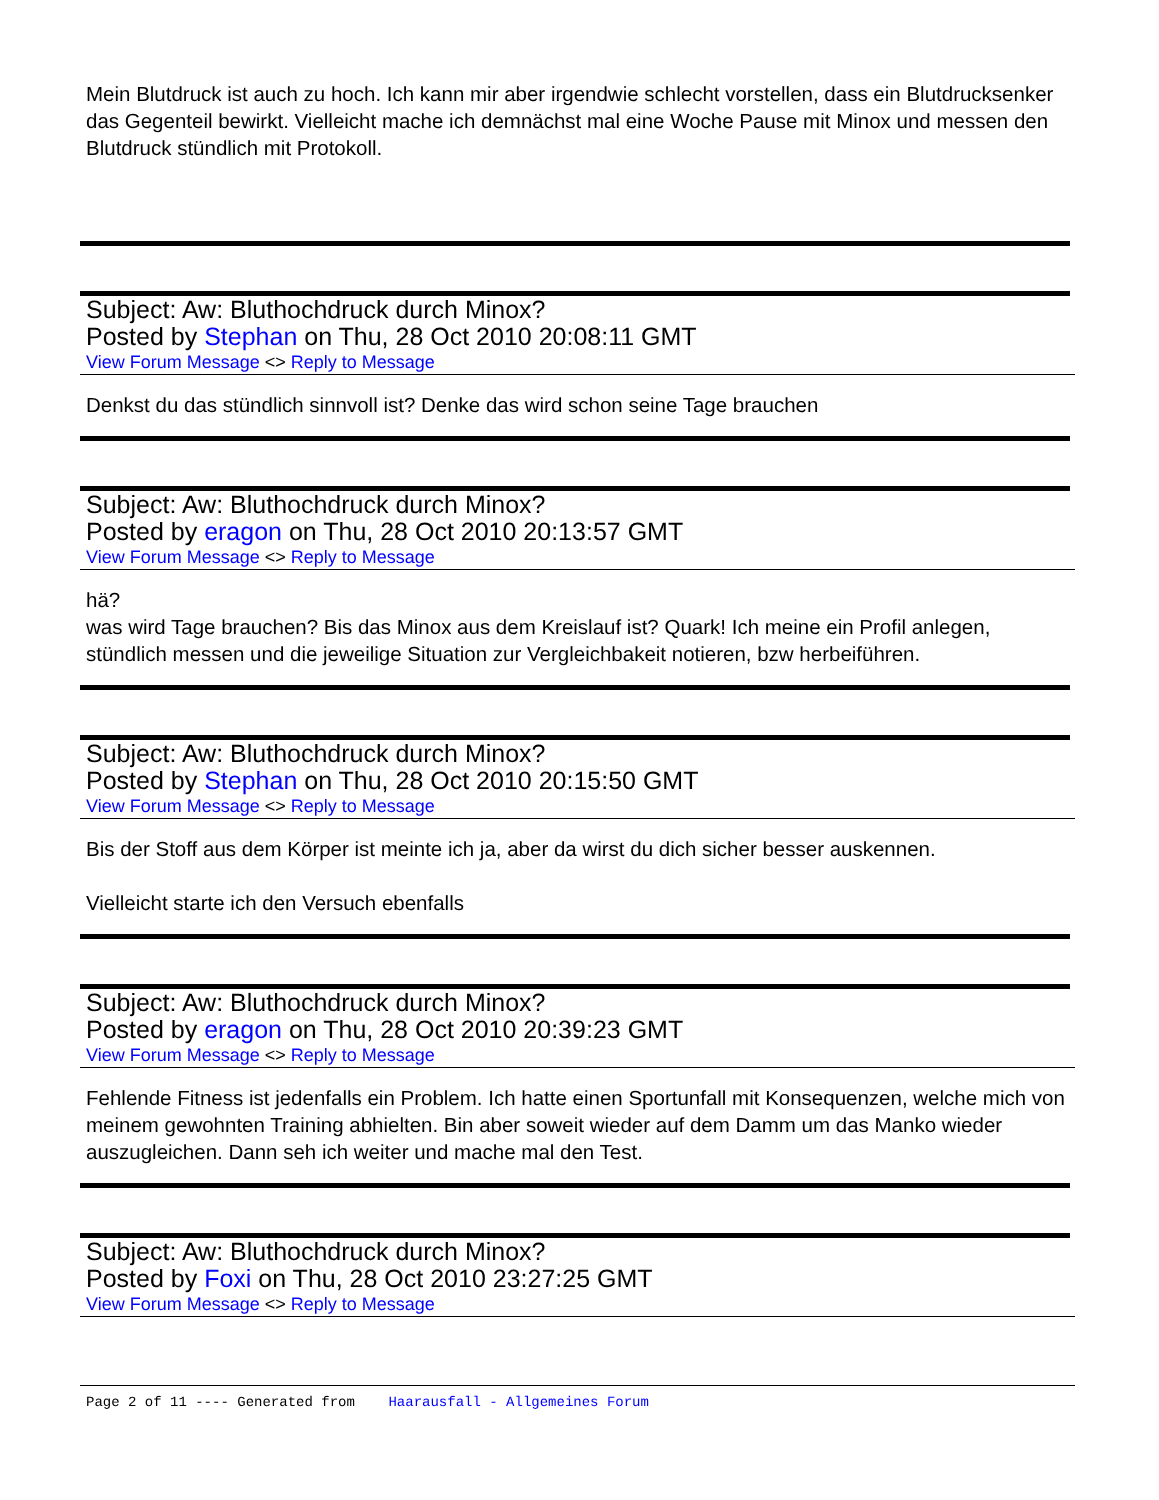Mein Blutdruck ist auch zu hoch. Ich kann mir aber irgendwie schlecht vorstellen, dass ein Blutdrucksenker das Gegenteil bewirkt. Vielleicht mache ich demnächst mal eine Woche Pause mit Minox und messen den Blutdruck stündlich mit Protokoll.
Subject: Aw: Bluthochdruck durch Minox?
Posted by Stephan on Thu, 28 Oct 2010 20:08:11 GMT
View Forum Message <> Reply to Message
Denkst du das stündlich sinnvoll ist? Denke das wird schon seine Tage brauchen
Subject: Aw: Bluthochdruck durch Minox?
Posted by eragon on Thu, 28 Oct 2010 20:13:57 GMT
View Forum Message <> Reply to Message
hä?
was wird Tage brauchen? Bis das Minox aus dem Kreislauf ist? Quark! Ich meine ein Profil anlegen, stündlich messen und die jeweilige Situation zur Vergleichbakeit notieren, bzw herbeiführen.
Subject: Aw: Bluthochdruck durch Minox?
Posted by Stephan on Thu, 28 Oct 2010 20:15:50 GMT
View Forum Message <> Reply to Message
Bis der Stoff aus dem Körper ist meinte ich ja, aber da wirst du dich sicher besser auskennen.
Vielleicht starte ich den Versuch ebenfalls
Subject: Aw: Bluthochdruck durch Minox?
Posted by eragon on Thu, 28 Oct 2010 20:39:23 GMT
View Forum Message <> Reply to Message
Fehlende Fitness ist jedenfalls ein Problem. Ich hatte einen Sportunfall mit Konsequenzen, welche mich von meinem gewohnten Training abhielten. Bin aber soweit wieder auf dem Damm um das Manko wieder auszugleichen. Dann seh ich weiter und mache mal den Test.
Subject: Aw: Bluthochdruck durch Minox?
Posted by Foxi on Thu, 28 Oct 2010 23:27:25 GMT
View Forum Message <> Reply to Message
Page 2 of 11 ---- Generated from Haarausfall - Allgemeines Forum